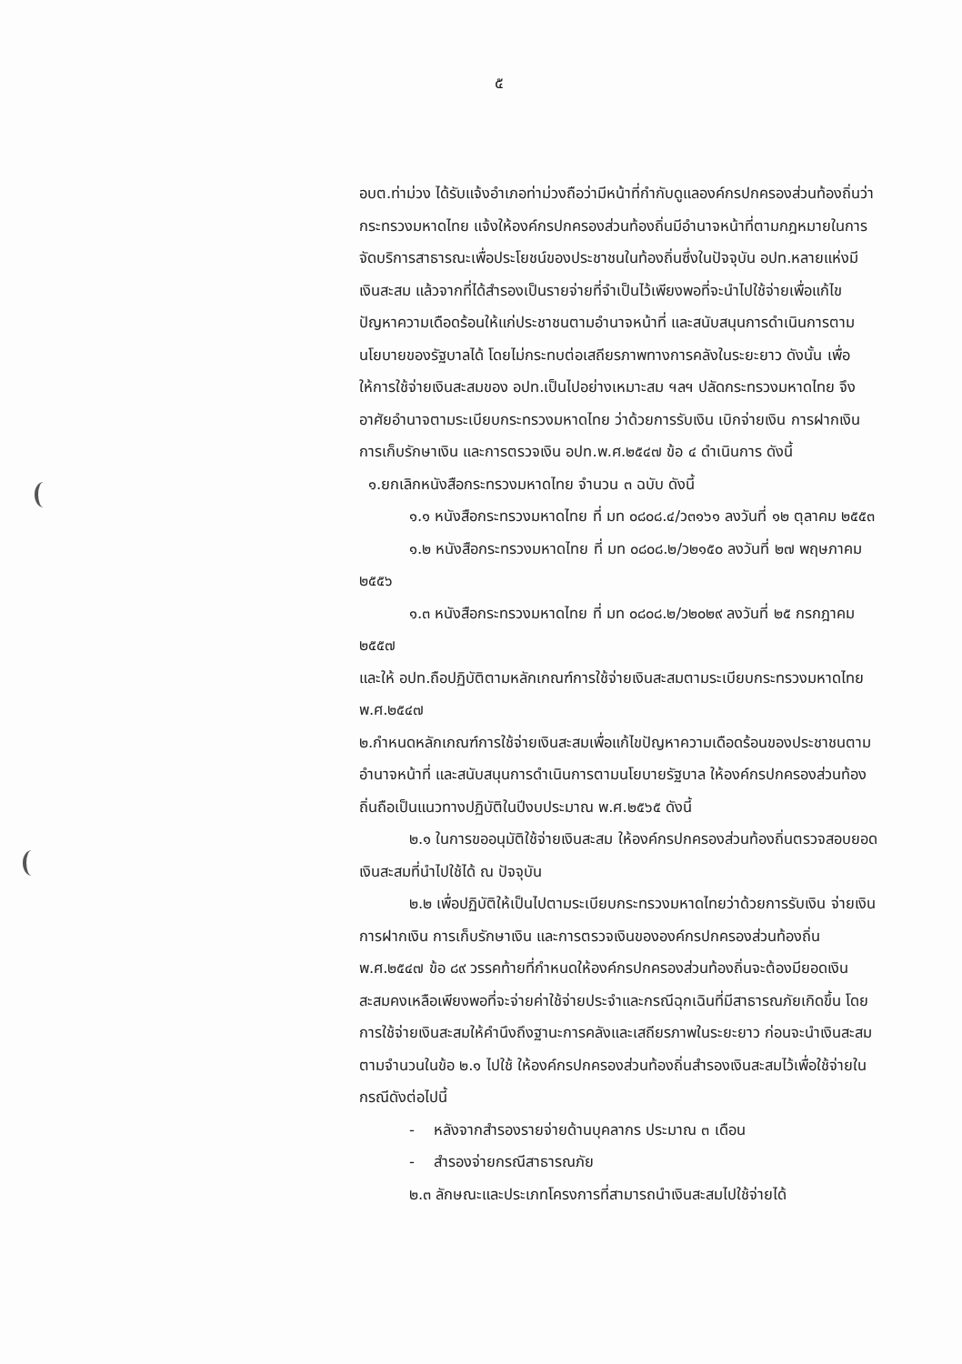๕
อบต.ท่าม่วง ได้รับแจ้งอำเภอท่าม่วงถือว่ามีหน้าที่กำกับดูแลองค์กรปกครองส่วนท้องถิ่นว่า กระทรวงมหาดไทย แจ้งให้องค์กรปกครองส่วนท้องถิ่นมีอำนาจหน้าที่ตามกฎหมายในการจัดบริการสาธารณะเพื่อประโยชน์ของประชาชนในท้องถิ่นซึ่งในปัจจุบัน อปท.หลายแห่งมีเงินสะสม แล้วจากที่ได้สำรองเป็นรายจ่ายที่จำเป็นไว้เพียงพอที่จะนำไปใช้จ่ายเพื่อแก้ไขปัญหาความเดือดร้อนให้แก่ประชาชนตามอำนาจหน้าที่ และสนับสนุนการดำเนินการตามนโยบายของรัฐบาลได้ โดยไม่กระทบต่อเสถียรภาพทางการคลังในระยะยาว ดังนั้น เพื่อให้การใช้จ่ายเงินสะสมของ อปท.เป็นไปอย่างเหมาะสม ฯลฯ ปลัดกระทรวงมหาดไทย จึงอาศัยอำนาจตามระเบียบกระทรวงมหาดไทย ว่าด้วยการรับเงิน เบิกจ่ายเงิน การฝากเงิน การเก็บรักษาเงิน และการตรวจเงิน อปท.พ.ศ.๒๕๔๗ ข้อ ๔ ดำเนินการ ดังนี้
๑.ยกเลิกหนังสือกระทรวงมหาดไทย จำนวน ๓ ฉบับ ดังนี้
๑.๑ หนังสือกระทรวงมหาดไทย ที่ มท ๐๘๐๘.๔/ว๓๑๖๑ ลงวันที่ ๑๒ ตุลาคม ๒๕๕๓
๑.๒ หนังสือกระทรวงมหาดไทย ที่ มท ๐๘๐๘.๒/ว๒๑๕๐ ลงวันที่ ๒๗ พฤษภาคม ๒๕๕๖
๑.๓ หนังสือกระทรวงมหาดไทย ที่ มท ๐๘๐๘.๒/ว๒๐๒๙ ลงวันที่ ๒๕ กรกฎาคม ๒๕๕๗
และให้ อปท.ถือปฏิบัติตามหลักเกณฑ์การใช้จ่ายเงินสะสมตามระเบียบกระทรวงมหาดไทย พ.ศ.๒๕๔๗
๒.กำหนดหลักเกณฑ์การใช้จ่ายเงินสะสมเพื่อแก้ไขปัญหาความเดือดร้อนของประชาชนตามอำนาจหน้าที่ และสนับสนุนการดำเนินการตามนโยบายรัฐบาล ให้องค์กรปกครองส่วนท้องถิ่นถือเป็นแนวทางปฏิบัติในปีงบประมาณ พ.ศ.๒๕๖๕ ดังนี้
๒.๑ ในการขออนุมัติใช้จ่ายเงินสะสม ให้องค์กรปกครองส่วนท้องถิ่นตรวจสอบยอดเงินสะสมที่นำไปใช้ได้ ณ ปัจจุบัน
๒.๒ เพื่อปฏิบัติให้เป็นไปตามระเบียบกระทรวงมหาดไทยว่าด้วยการรับเงิน จ่ายเงิน การฝากเงิน การเก็บรักษาเงิน และการตรวจเงินขององค์กรปกครองส่วนท้องถิ่น พ.ศ.๒๕๔๗ ข้อ ๘๙ วรรคท้ายที่กำหนดให้องค์กรปกครองส่วนท้องถิ่นจะต้องมียอดเงินสะสมคงเหลือเพียงพอที่จะจ่ายค่าใช้จ่ายประจำและกรณีฉุกเฉินที่มีสาธารณภัยเกิดขึ้น โดยการใช้จ่ายเงินสะสมให้คำนึงถึงฐานะการคลังและเสถียรภาพในระยะยาว ก่อนจะนำเงินสะสมตามจำนวนในข้อ ๒.๑ ไปใช้ ให้องค์กรปกครองส่วนท้องถิ่นสำรองเงินสะสมไว้เพื่อใช้จ่ายในกรณีดังต่อไปนี้
- หลังจากสำรองรายจ่ายด้านบุคลากร ประมาณ ๓ เดือน
- สำรองจ่ายกรณีสาธารณภัย
๒.๓ ลักษณะและประเภทโครงการที่สามารถนำเงินสะสมไปใช้จ่ายได้